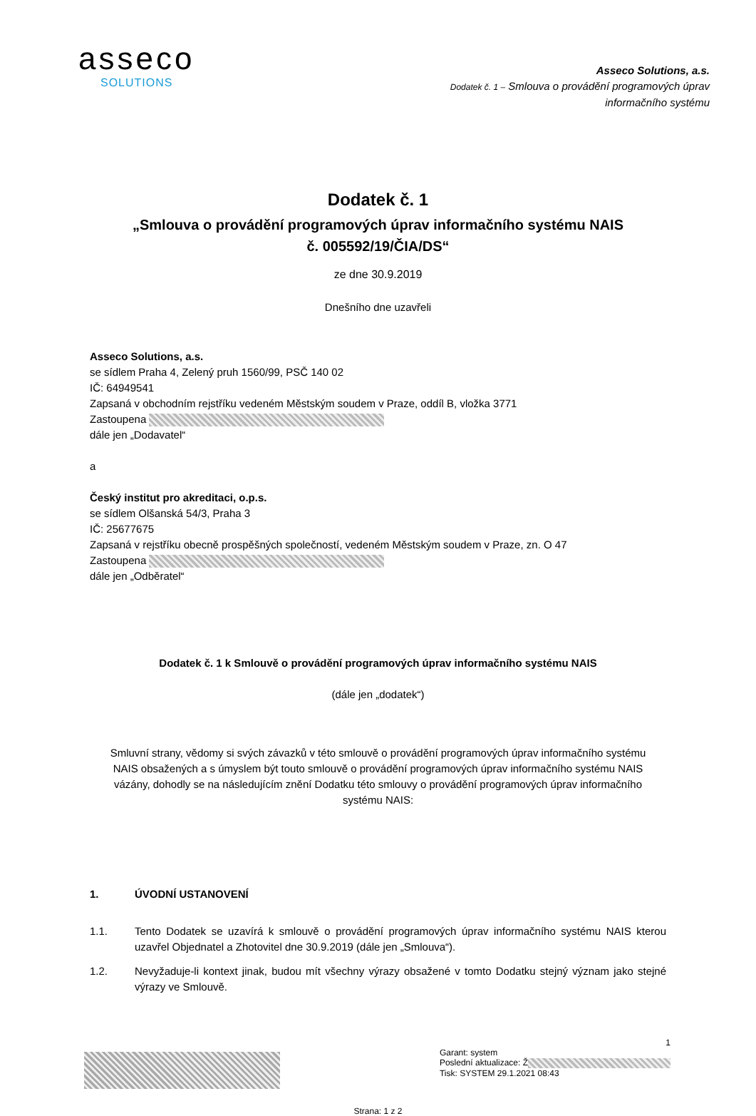asseco
SOLUTIONS
Asseco Solutions, a.s.
Dodatek č. 1 – Smlouva o provádění programových úprav
informačního systému
Dodatek č. 1
„Smlouva o provádění programových úprav informačního systému NAIS
č. 005592/19/ČIA/DS“
ze dne 30.9.2019
Dnešního dne uzavřeli
Asseco Solutions, a.s.
se sídlem Praha 4, Zelený pruh 1560/99, PSČ 140 02
IČ: 64949541
Zapsaná v obchodním rejstříku vedeném Městským soudem v Praze, oddíl B, vložka 3771
Zastoupena
dále jen „Dodavatel“
a
Český institut pro akreditaci, o.p.s.
se sídlem Olšanská 54/3, Praha 3
IČ: 25677675
Zapsaná v rejstříku obecně prospěšných společností, vedeném Městským soudem v Praze, zn. O 47
Zastoupena
dále jen „Odběratel“
Dodatek č. 1 k Smlouvě o provádění programových úprav informačního systému NAIS
(dále jen „dodatek“)
Smluvní strany, vědomy si svých závazků v této smlouvě o provádění programových úprav informačního systému NAIS obsažených a s úmyslem být touto smlouvě o provádění programových úprav informačního systému NAIS vázány, dohodly se na následujícím znění Dodatku této smlouvy o provádění programových úprav informačního systému NAIS:
1. ÚVODNÍ USTANOVENÍ
1.1. Tento Dodatek se uzavírá k smlouvě o provádění programových úprav informačního systému NAIS kterou uzavřel Objednatel a Zhotovitel dne 30.9.2019 (dále jen „Smlouva“).
1.2. Nevyžaduje-li kontext jinak, budou mít všechny výrazy obsažené v tomto Dodatku stejný význam jako stejné výrazy ve Smlouvě.
1
Garant: system
Poslední aktualizace: Ž
Tisk: SYSTEM 29.1.2021 08:43
Strana: 1 z 2